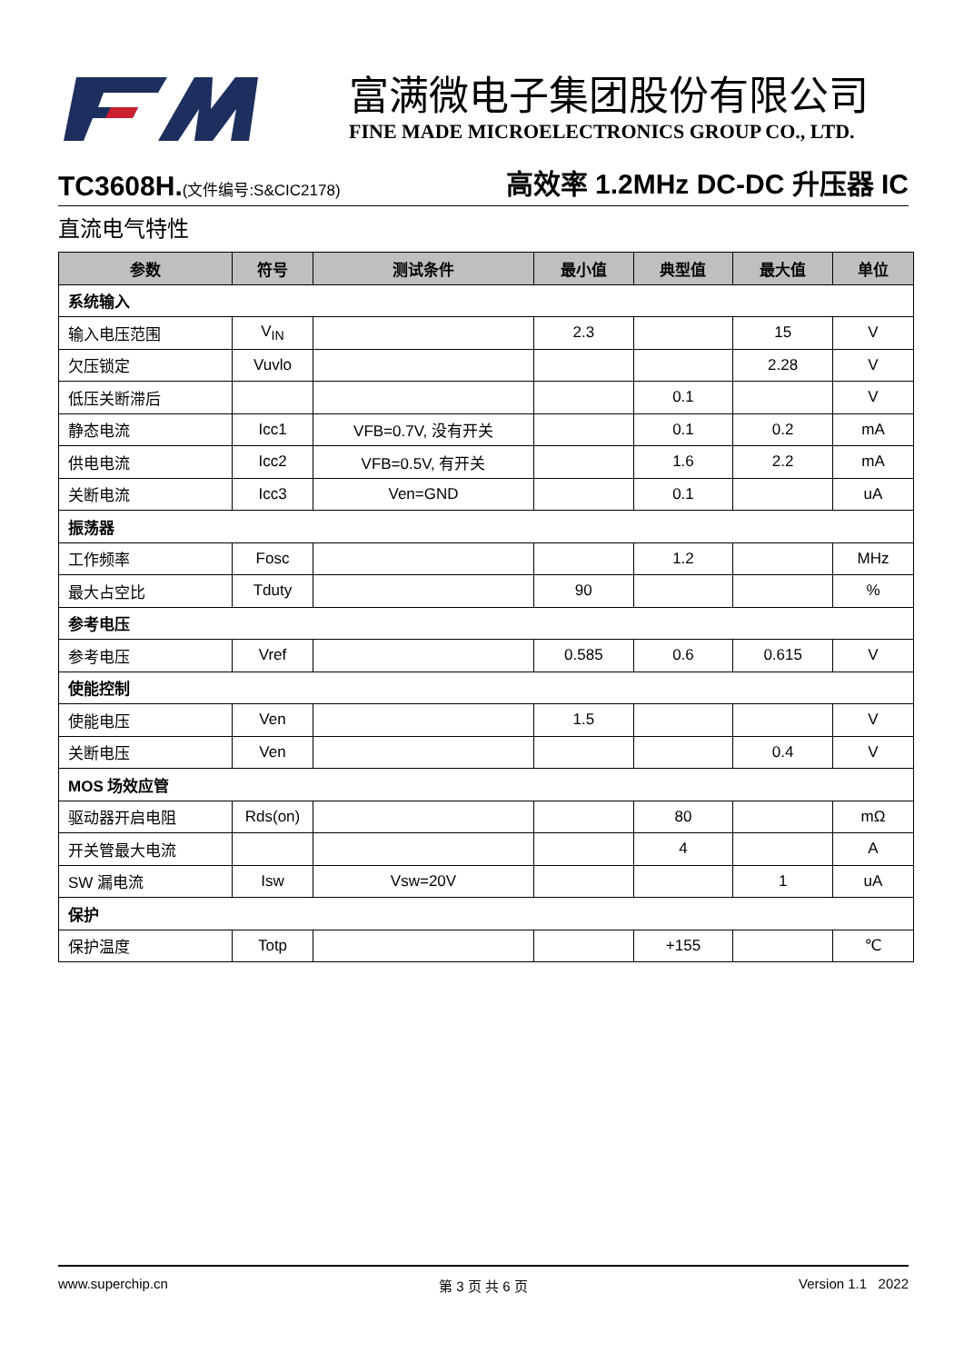富满微电子集团股份有限公司
FINE MADE MICROELECTRONICS GROUP CO., LTD.
TC3608H.(文件编号:S&CIC2178)
高效率 1.2MHz DC-DC 升压器 IC
直流电气特性
| 参数 | 符号 | 测试条件 | 最小值 | 典型值 | 最大值 | 单位 |
| --- | --- | --- | --- | --- | --- | --- |
| 系统输入 | | | | | | |
| 输入电压范围 | V<sub>IN</sub> | | 2.3 | | 15 | V |
| 欠压锁定 | Vuvlo | | | | 2.28 | V |
| 低压关断滞后 | | | | 0.1 | | V |
| 静态电流 | Icc1 | VFB=0.7V, 没有开关 | | 0.1 | 0.2 | mA |
| 供电电流 | Icc2 | VFB=0.5V, 有开关 | | 1.6 | 2.2 | mA |
| 关断电流 | Icc3 | Ven=GND | | 0.1 | | uA |
| 振荡器 | | | | | | |
| 工作频率 | Fosc | | | 1.2 | | MHz |
| 最大占空比 | Tduty | | 90 | | | % |
| 参考电压 | | | | | | |
| 参考电压 | Vref | | 0.585 | 0.6 | 0.615 | V |
| 使能控制 | | | | | | |
| 使能电压 | Ven | | 1.5 | | | V |
| 关断电压 | Ven | | | | 0.4 | V |
| MOS 场效应管 | | | | | | |
| 驱动器开启电阻 | Rds(on) | | | 80 | | mΩ |
| 开关管最大电流 | | | | 4 | | A |
| SW 漏电流 | Isw | Vsw=20V | | | 1 | uA |
| 保护 | | | | | | |
| 保护温度 | Totp | | | +155 | | ℃ |
www.superchip.cn 第 3 页 共 6 页 Version 1.1 2022